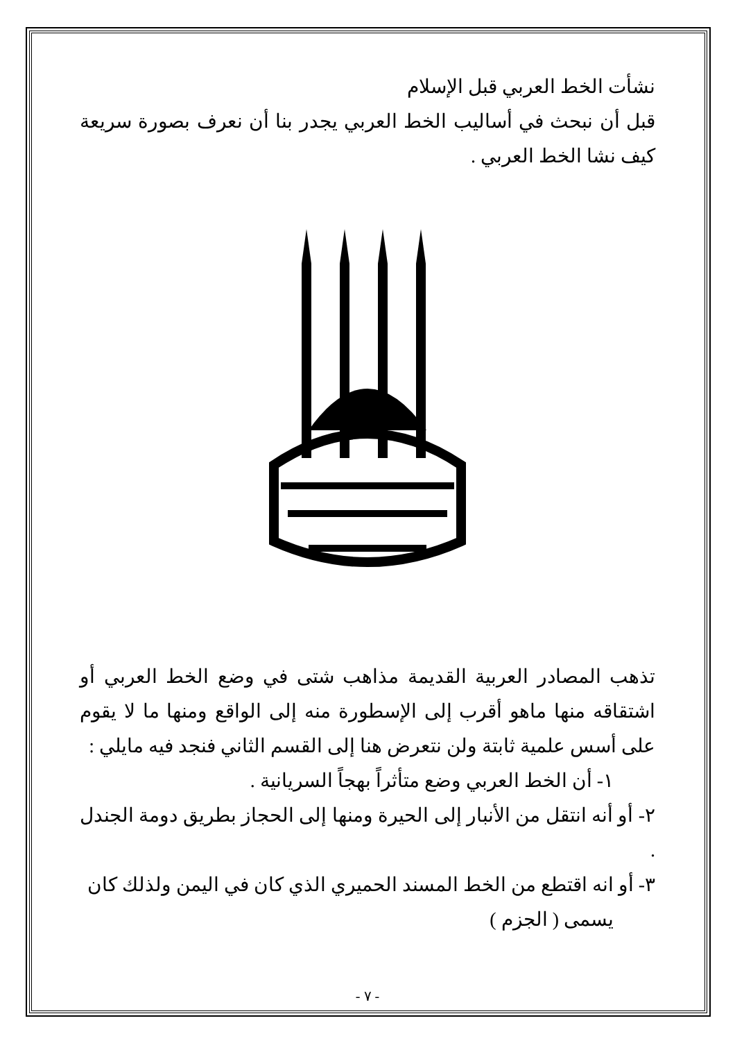نشأت الخط العربي قبل الإسلام
قبل أن نبحث في أساليب الخط العربي يجدر بنا أن نعرف بصورة سريعة كيف نشا الخط العربي .
تذهب المصادر العربية القديمة مذاهب شتى في وضع الخط العربي أو اشتقاقه منها ماهو أقرب إلى الإسطورة منه إلى الواقع ومنها ما لا يقوم على أسس علمية ثابتة ولن نتعرض هنا إلى القسم الثاني فنجد فيه مايلي :
١- أن الخط العربي وضع متأثراً بهجاً السريانية .
٢- أو أنه انتقل من الأنبار إلى الحيرة ومنها إلى الحجاز بطريق دومة الجندل .
٣- أو انه اقتطع من الخط المسند الحميري الذي كان في اليمن ولذلك كان
يسمى ( الجزم )
- ٧ -